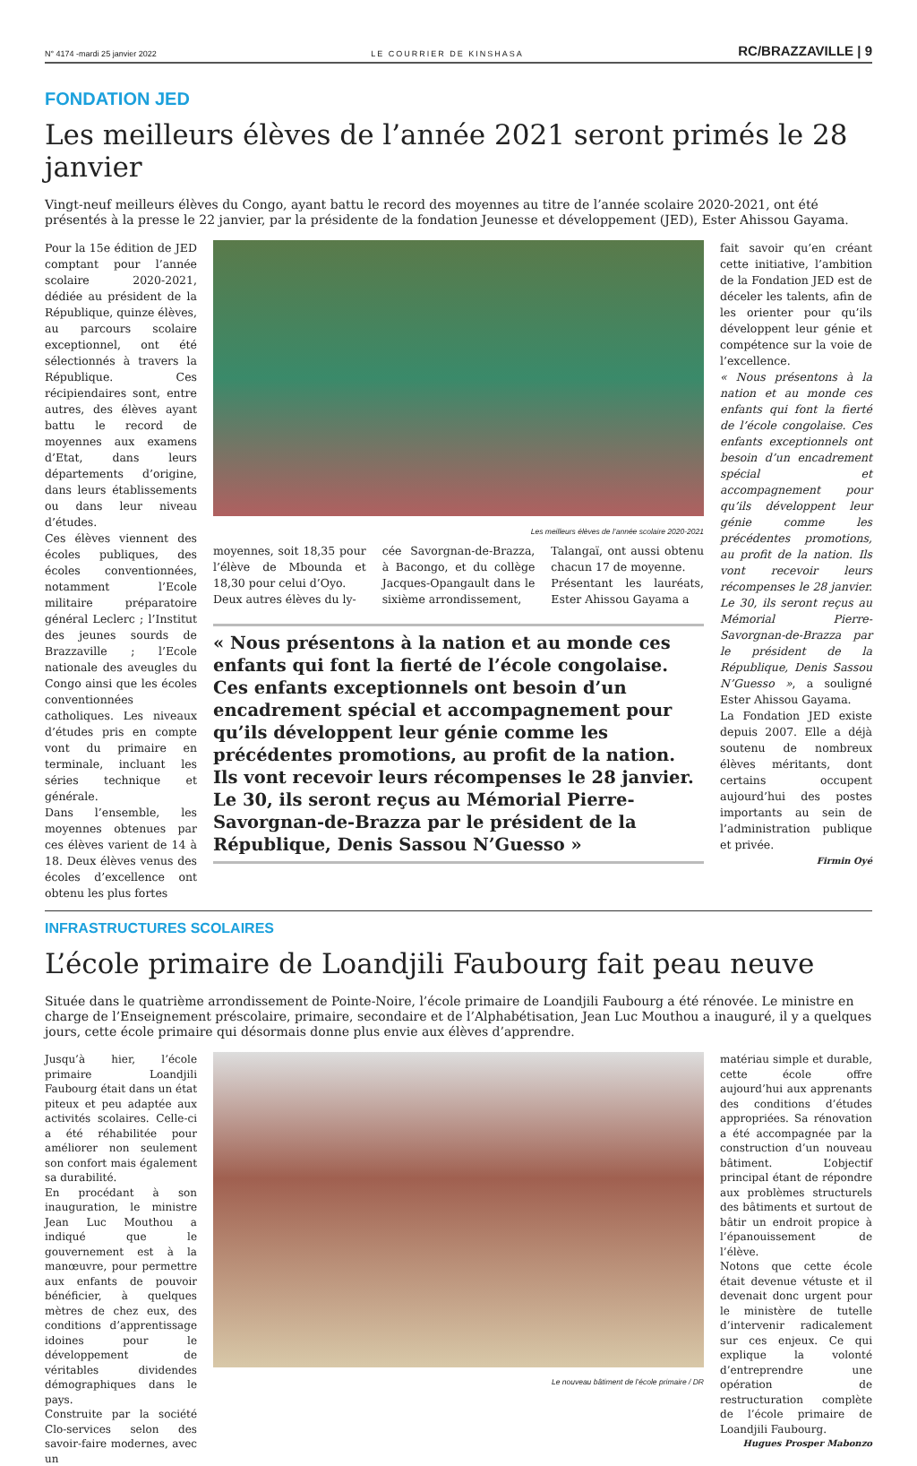N° 4174 -mardi 25 janvier 2022 LE COURRIER DE KINSHASA RC/BRAZZAVILLE | 9
FONDATION JED
Les meilleurs élèves de l’année 2021 seront primés le 28 janvier
Vingt-neuf meilleurs élèves du Congo, ayant battu le record des moyennes au titre de l’année scolaire 2020-2021, ont été présentés à la presse le 22 janvier, par la présidente de la fondation Jeunesse et développement (JED), Ester Ahissou Gayama.
Pour la 15e édition de JED comptant pour l’année scolaire 2020-2021, dédiée au président de la République, quinze élèves, au parcours scolaire exceptionnel, ont été sélectionnés à travers la République. Ces récipiendaires sont, entre autres, des élèves ayant battu le record de moyennes aux examens d’Etat, dans leurs départements d’origine, dans leurs établissements ou dans leur niveau d’études.
Ces élèves viennent des écoles publiques, des écoles conventionnées, notamment l’Ecole militaire préparatoire général Leclerc ; l’Institut des jeunes sourds de Brazzaville ; l’Ecole nationale des aveugles du Congo ainsi que les écoles conventionnées catholiques. Les niveaux d’études pris en compte vont du primaire en terminale, incluant les séries technique et générale.
Dans l’ensemble, les moyennes obtenues par ces élèves varient de 14 à 18. Deux élèves venus des écoles d’excellence ont obtenu les plus fortes
Les meilleurs élèves de l’année scolaire 2020-2021
moyennes, soit 18,35 pour l’élève de Mbounda et 18,30 pour celui d’Oyo.
Deux autres élèves du ly-
cée Savorgnan-de-Brazza, à Bacongo, et du collège Jacques-Opangault dans le sixième arrondissement,
Talangaï, ont aussi obtenu chacun 17 de moyenne.
Présentant les lauréats, Ester Ahissou Gayama a
« Nous présentons à la nation et au monde ces enfants qui font la fierté de l’école congolaise. Ces enfants exceptionnels ont besoin d’un encadrement spécial et accompagnement pour qu’ils développent leur génie comme les précédentes promotions, au profit de la nation. Ils vont recevoir leurs récompenses le 28 janvier. Le 30, ils seront reçus au Mémorial Pierre-Savorgnan-de-Brazza par le président de la République, Denis Sassou N’Guesso »
fait savoir qu’en créant cette initiative, l’ambition de la Fondation JED est de déceler les talents, afin de les orienter pour qu’ils développent leur génie et compétence sur la voie de l’excellence.
« Nous présentons à la nation et au monde ces enfants qui font la fierté de l’école congolaise. Ces enfants exceptionnels ont besoin d’un encadrement spécial et accompagnement pour qu’ils développent leur génie comme les précédentes promotions, au profit de la nation. Ils vont recevoir leurs récompenses le 28 janvier. Le 30, ils seront reçus au Mémorial Pierre-Savorgnan-de-Brazza par le président de la République, Denis Sassou N’Guesso », a souligné Ester Ahissou Gayama.
La Fondation JED existe depuis 2007. Elle a déjà soutenu de nombreux élèves méritants, dont certains occupent aujourd’hui des postes importants au sein de l’administration publique et privée.
Firmin Oyé
INFRASTRUCTURES SCOLAIRES
L’école primaire de Loandjili Faubourg fait peau neuve
Située dans le quatrième arrondissement de Pointe-Noire, l’école primaire de Loandjili Faubourg a été rénovée. Le ministre en charge de l’Enseignement préscolaire, primaire, secondaire et de l’Alphabétisation, Jean Luc Mouthou a inauguré, il y a quelques jours, cette école primaire qui désormais donne plus envie aux élèves d’apprendre.
Jusqu’à hier, l’école primaire Loandjili Faubourg était dans un état piteux et peu adaptée aux activités scolaires. Celle-ci a été réhabilitée pour améliorer non seulement son confort mais également sa durabilité.
En procédant à son inauguration, le ministre Jean Luc Mouthou a indiqué que le gouvernement est à la manœuvre, pour permettre aux enfants de pouvoir bénéficier, à quelques mètres de chez eux, des conditions d’apprentissage idoines pour le développement de véritables dividendes démographiques dans le pays.
Construite par la société Clo-services selon des savoir-faire modernes, avec un
Le nouveau bâtiment de l’école primaire / DR
matériau simple et durable, cette école offre aujourd’hui aux apprenants des conditions d’études appropriées. Sa rénovation a été accompagnée par la construction d’un nouveau bâtiment. L’objectif principal étant de répondre aux problèmes structurels des bâtiments et surtout de bâtir un endroit propice à l’épanouissement de l’élève.
Notons que cette école était devenue vétuste et il devenait donc urgent pour le ministère de tutelle d’intervenir radicalement sur ces enjeux. Ce qui explique la volonté d’entreprendre une opération de restructuration complète de l’école primaire de Loandjili Faubourg.
Hugues Prosper Mabonzo